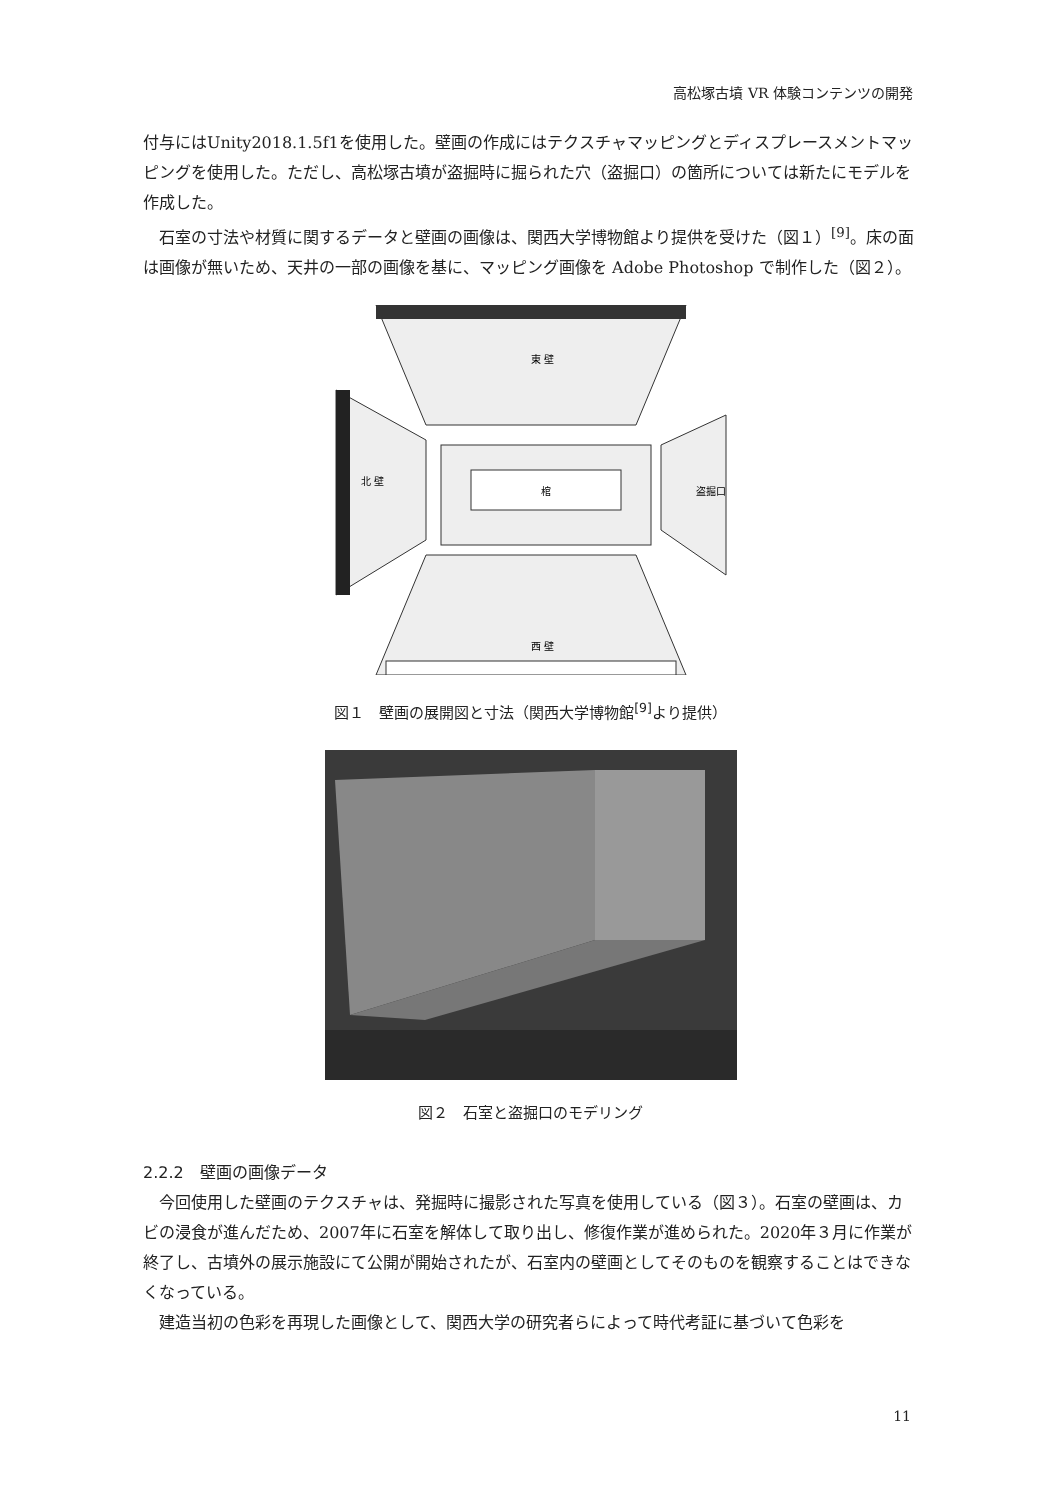高松塚古墳 VR 体験コンテンツの開発
付与にはUnity2018.1.5f1を使用した。壁画の作成にはテクスチャマッピングとディスプレースメントマッピングを使用した。ただし、高松塚古墳が盗掘時に掘られた穴（盗掘口）の箇所については新たにモデルを作成した。
石室の寸法や材質に関するデータと壁画の画像は、関西大学博物館より提供を受けた（図１）<sup>[9]</sup>。床の面は画像が無いため、天井の一部の画像を基に、マッピング画像を Adobe Photoshop で制作した（図２）。
棺
東 壁
北 壁
盗掘口
西 壁
図１　壁画の展開図と寸法（関西大学博物館<sup>[9]</sup>より提供）
図２　石室と盗掘口のモデリング
2.2.2　壁画の画像データ
今回使用した壁画のテクスチャは、発掘時に撮影された写真を使用している（図３）。石室の壁画は、カビの浸食が進んだため、2007年に石室を解体して取り出し、修復作業が進められた。2020年３月に作業が終了し、古墳外の展示施設にて公開が開始されたが、石室内の壁画としてそのものを観察することはできなくなっている。
建造当初の色彩を再現した画像として、関西大学の研究者らによって時代考証に基づいて色彩を
11